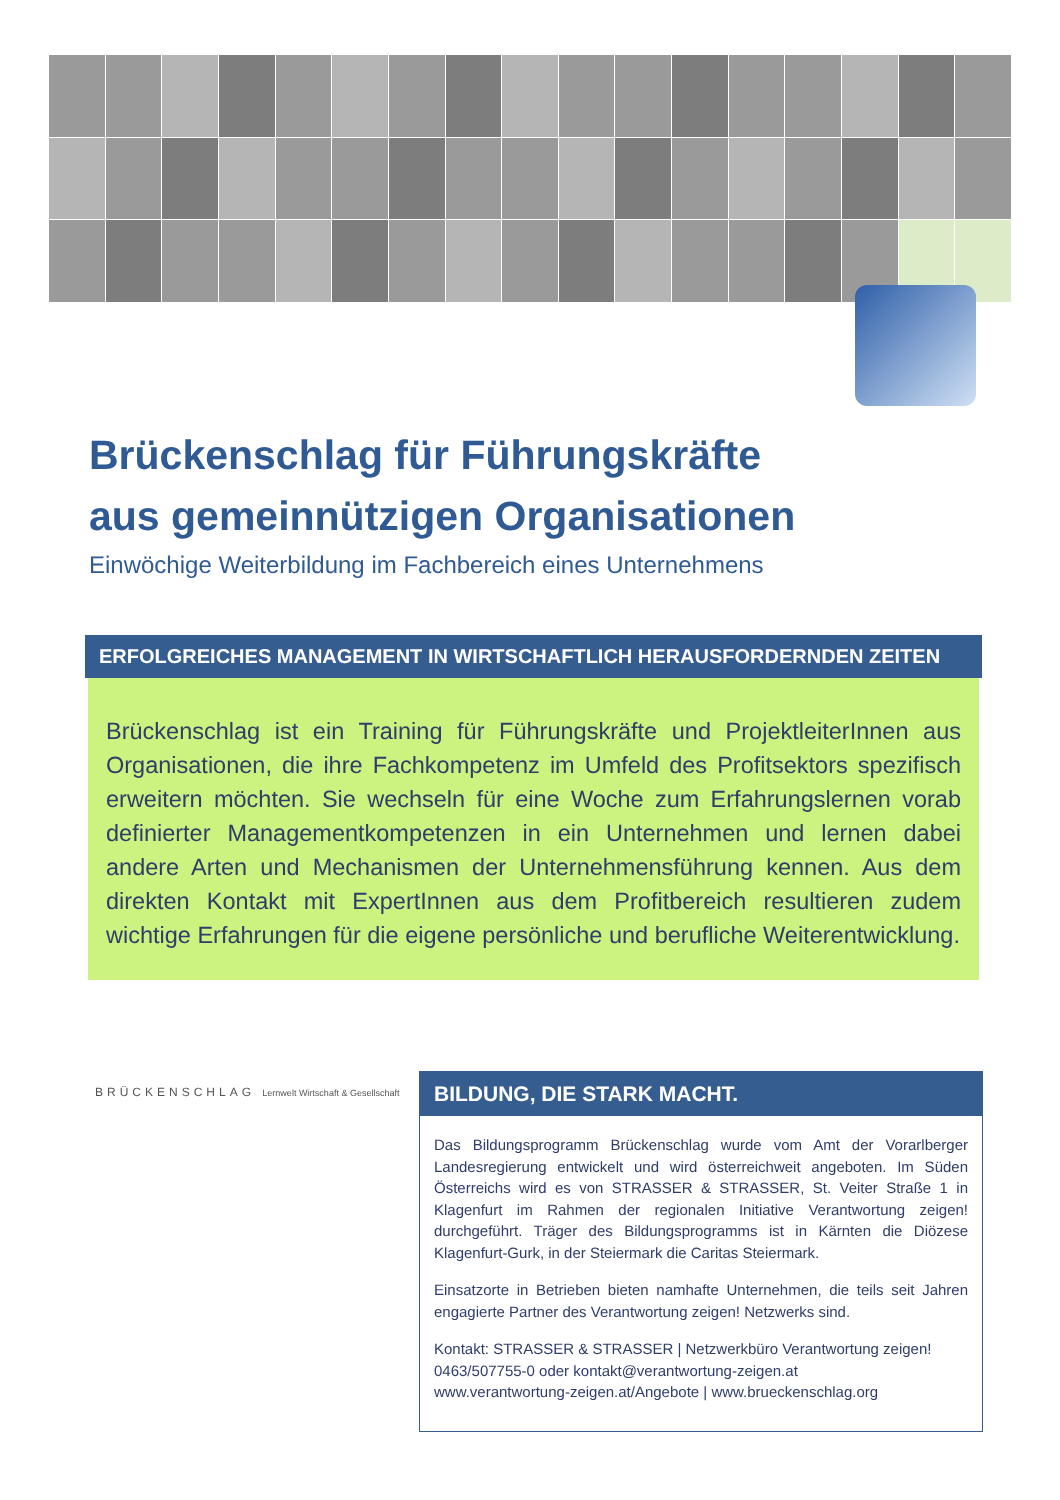Brückenschlag für Führungskräfte
aus gemeinnützigen Organisationen
Einwöchige Weiterbildung im Fachbereich eines Unternehmens
ERFOLGREICHES MANAGEMENT IN WIRTSCHAFTLICH HERAUSFORDERNDEN ZEITEN
Brückenschlag ist ein Training für Führungskräfte und ProjektleiterInnen aus Organisationen, die ihre Fachkompetenz im Umfeld des Profitsektors spezifisch erweitern möchten. Sie wechseln für eine Woche zum Erfahrungslernen vorab definierter Managementkompetenzen in ein Unternehmen und lernen dabei andere Arten und Mechanismen der Unternehmensführung kennen. Aus dem direkten Kontakt mit ExpertInnen aus dem Profitbereich resultieren zudem wichtige Erfahrungen für die eigene persönliche und berufliche Weiterentwicklung.
BRÜCKENSCHLAG Lernwelt Wirtschaft & Gesellschaft
BILDUNG, DIE STARK MACHT.
Das Bildungsprogramm Brückenschlag wurde vom Amt der Vorarlberger Landesregierung entwickelt und wird österreichweit angeboten. Im Süden Österreichs wird es von STRASSER & STRASSER, St. Veiter Straße 1 in Klagenfurt im Rahmen der regionalen Initiative Verantwortung zeigen! durchgeführt. Träger des Bildungsprogramms ist in Kärnten die Diözese Klagenfurt-Gurk, in der Steiermark die Caritas Steiermark.
Einsatzorte in Betrieben bieten namhafte Unternehmen, die teils seit Jahren engagierte Partner des Verantwortung zeigen! Netzwerks sind.
Kontakt: STRASSER & STRASSER | Netzwerkbüro Verantwortung zeigen!
0463/507755-0 oder kontakt@verantwortung-zeigen.at
www.verantwortung-zeigen.at/Angebote | www.brueckenschlag.org